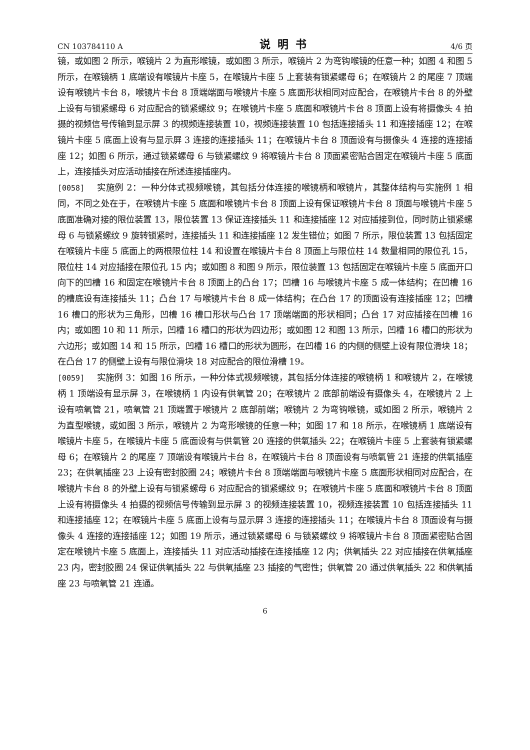CN 103784110 A 说明书 4/6 页
镜，或如图 2 所示，喉镜片 2 为直形喉镜，或如图 3 所示，喉镜片 2 为弯钩喉镜的任意一种；如图 4 和图 5 所示，在喉镜柄 1 底端设有喉镜片卡座 5，在喉镜片卡座 5 上套装有锁紧螺母 6；在喉镜片 2 的尾座 7 顶端设有喉镜片卡台 8，喉镜片卡台 8 顶端端面与喉镜片卡座 5 底面形状相同对应配合，在喉镜片卡台 8 的外壁上设有与锁紧螺母 6 对应配合的锁紧螺纹 9；在喉镜片卡座 5 底面和喉镜片卡台 8 顶面上设有将摄像头 4 拍摄的视频信号传输到显示屏 3 的视频连接装置 10，视频连接装置 10 包括连接插头 11 和连接插座 12；在喉镜片卡座 5 底面上设有与显示屏 3 连接的连接插头 11；在喉镜片卡台 8 顶面设有与摄像头 4 连接的连接插座 12；如图 6 所示，通过锁紧螺母 6 与锁紧螺纹 9 将喉镜片卡台 8 顶面紧密贴合固定在喉镜片卡座 5 底面上，连接插头对应活动插接在所述连接插座内。
[0058] 实施例 2：一种分体式视频喉镜，其包括分体连接的喉镜柄和喉镜片，其整体结构与实施例 1 相同，不同之处在于，在喉镜片卡座 5 底面和喉镜片卡台 8 顶面上设有保证喉镜片卡台 8 顶面与喉镜片卡座 5 底面准确对接的限位装置 13，限位装置 13 保证连接插头 11 和连接插座 12 对应插接到位，同时防止锁紧螺母 6 与锁紧螺纹 9 旋转锁紧时，连接插头 11 和连接插座 12 发生错位；如图 7 所示，限位装置 13 包括固定在喉镜片卡座 5 底面上的两根限位柱 14 和设置在喉镜片卡台 8 顶面上与限位柱 14 数量相同的限位孔 15，限位柱 14 对应插接在限位孔 15 内；或如图 8 和图 9 所示，限位装置 13 包括固定在喉镜片卡座 5 底面开口向下的凹槽 16 和固定在喉镜片卡台 8 顶面上的凸台 17；凹槽 16 与喉镜片卡座 5 成一体结构；在凹槽 16 的槽底设有连接插头 11；凸台 17 与喉镜片卡台 8 成一体结构；在凸台 17 的顶面设有连接插座 12；凹槽 16 槽口的形状为三角形，凹槽 16 槽口形状与凸台 17 顶端端面的形状相同；凸台 17 对应插接在凹槽 16 内；或如图 10 和 11 所示，凹槽 16 槽口的形状为四边形；或如图 12 和图 13 所示，凹槽 16 槽口的形状为六边形；或如图 14 和 15 所示，凹槽 16 槽口的形状为圆形，在凹槽 16 的内侧的侧壁上设有限位滑块 18；在凸台 17 的侧壁上设有与限位滑块 18 对应配合的限位滑槽 19。
[0059] 实施例 3：如图 16 所示，一种分体式视频喉镜，其包括分体连接的喉镜柄 1 和喉镜片 2，在喉镜柄 1 顶端设有显示屏 3，在喉镜柄 1 内设有供氧管 20；在喉镜片 2 底部前端设有摄像头 4，在喉镜片 2 上设有喷氧管 21，喷氧管 21 顶端置于喉镜片 2 底部前端；喉镜片 2 为弯钩喉镜，或如图 2 所示，喉镜片 2 为直型喉镜，或如图 3 所示，喉镜片 2 为弯形喉镜的任意一种；如图 17 和 18 所示，在喉镜柄 1 底端设有喉镜片卡座 5，在喉镜片卡座 5 底面设有与供氧管 20 连接的供氧插头 22；在喉镜片卡座 5 上套装有锁紧螺母 6；在喉镜片 2 的尾座 7 顶端设有喉镜片卡台 8，在喉镜片卡台 8 顶面设有与喷氧管 21 连接的供氧插座 23；在供氧插座 23 上设有密封胶圈 24；喉镜片卡台 8 顶端端面与喉镜片卡座 5 底面形状相同对应配合，在喉镜片卡台 8 的外壁上设有与锁紧螺母 6 对应配合的锁紧螺纹 9；在喉镜片卡座 5 底面和喉镜片卡台 8 顶面上设有将摄像头 4 拍摄的视频信号传输到显示屏 3 的视频连接装置 10，视频连接装置 10 包括连接插头 11 和连接插座 12；在喉镜片卡座 5 底面上设有与显示屏 3 连接的连接插头 11；在喉镜片卡台 8 顶面设有与摄像头 4 连接的连接插座 12；如图 19 所示，通过锁紧螺母 6 与锁紧螺纹 9 将喉镜片卡台 8 顶面紧密贴合固定在喉镜片卡座 5 底面上，连接插头 11 对应活动插接在连接插座 12 内；供氧插头 22 对应插接在供氧插座 23 内，密封胶圈 24 保证供氧插头 22 与供氧插座 23 插接的气密性；供氧管 20 通过供氧插头 22 和供氧插座 23 与喷氧管 21 连通。
6